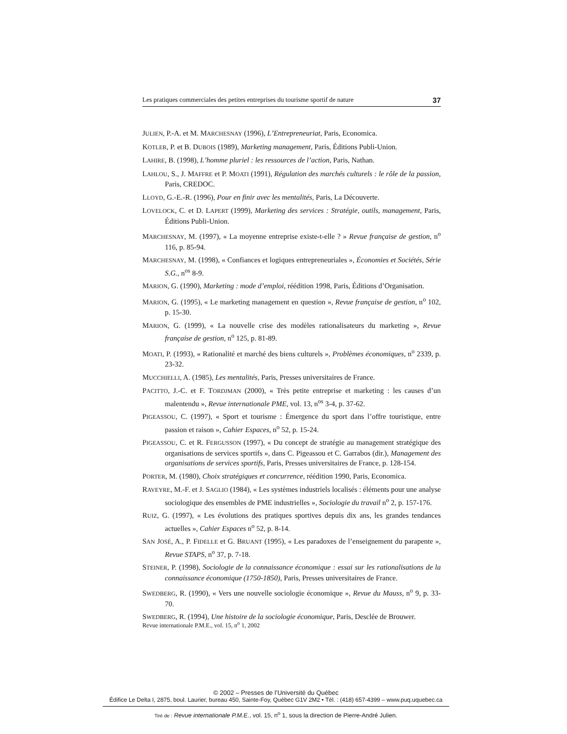Les pratiques commerciales des petites entreprises du tourisme sportif de nature 37
JULIEN, P.-A. et M. MARCHESNAY (1996), L’Entrepreneuriat, Paris, Economica.
KOTLER, P. et B. DUBOIS (1989), Marketing management, Paris, Éditions Publi-Union.
LAHIRE, B. (1998), L’homme pluriel : les ressources de l’action, Paris, Nathan.
LAHLOU, S., J. MAFFRE et P. MOATI (1991), Régulation des marchés culturels : le rôle de la passion, Paris, CREDOC.
LLOYD, G.-E.-R. (1996), Pour en finir avec les mentalités, Paris, La Découverte.
LOVELOCK, C. et D. LAPERT (1999), Marketing des services : Stratégie, outils, management, Paris, Éditions Publi-Union.
MARCHESNAY, M. (1997), « La moyenne entreprise existe-t-elle ? » Revue française de gestion, n<sup>o</sup> 116, p. 85-94.
MARCHESNAY, M. (1998), « Confiances et logiques entrepreneuriales », Économies et Sociétés, Série S.G., n<sup>os</sup> 8-9.
MARION, G. (1990), Marketing : mode d’emploi, réédition 1998, Paris, Éditions d’Organisation.
MARION, G. (1995), « Le marketing management en question », Revue française de gestion, n<sup>o</sup> 102, p. 15-30.
MARION, G. (1999), « La nouvelle crise des modèles rationalisateurs du marketing », Revue française de gestion, n<sup>o</sup> 125, p. 81-89.
MOATI, P. (1993), « Rationalité et marché des biens culturels », Problèmes économiques, n<sup>o</sup> 2339, p. 23-32.
MUCCHIELLI, A. (1985), Les mentalités, Paris, Presses universitaires de France.
PACITTO, J.-C. et F. TORDJMAN (2000), « Très petite entreprise et marketing : les causes d’un malentendu », Revue internationale PME, vol. 13, n<sup>os</sup> 3-4, p. 37-62.
PIGEASSOU, C. (1997), « Sport et tourisme : Émergence du sport dans l’offre touristique, entre passion et raison », Cahier Espaces, n<sup>o</sup> 52, p. 15-24.
PIGEASSOU, C. et R. FERGUSSON (1997), « Du concept de stratégie au management stratégique des organisations de services sportifs », dans C. Pigeassou et C. Garrabos (dir.), Management des organisations de services sportifs, Paris, Presses universitaires de France, p. 128-154.
PORTER, M. (1980), Choix stratégiques et concurrence, réédition 1990, Paris, Economica.
RAVEYRE, M.-F. et J. SAGLIO (1984), « Les systèmes industriels localisés : éléments pour une analyse sociologique des ensembles de PME industrielles », Sociologie du travail n<sup>o</sup> 2, p. 157-176.
RUIZ, G. (1997), « Les évolutions des pratiques sportives depuis dix ans, les grandes tendances actuelles », Cahier Espaces n<sup>o</sup> 52, p. 8-14.
SAN JOSÉ, A., P. FIDELLE et G. BRUANT (1995), « Les paradoxes de l’enseignement du parapente », Revue STAPS, n<sup>o</sup> 37, p. 7-18.
STEINER, P. (1998), Sociologie de la connaissance économique : essai sur les rationalisations de la connaissance économique (1750-1850), Paris, Presses universitaires de France.
SWEDBERG, R. (1990), « Vers une nouvelle sociologie économique », Revue du Mauss, n<sup>o</sup> 9, p. 33-70.
SWEDBERG, R. (1994), Une histoire de la sociologie économique, Paris, Desclée de Brouwer.
Revue internationale P.M.E., vol. 15, n<sup>o</sup> 1, 2002
© 2002 – Presses de l’Université du Québec
Édifice Le Delta I, 2875, boul. Laurier, bureau 450, Sainte-Foy, Québec G1V 2M2 • Tél. : (418) 657-4399 – www.puq.uquebec.ca
Tiré de : Revue internationale P.M.E., vol. 15, n<sup>o</sup> 1, sous la direction de Pierre-André Julien.